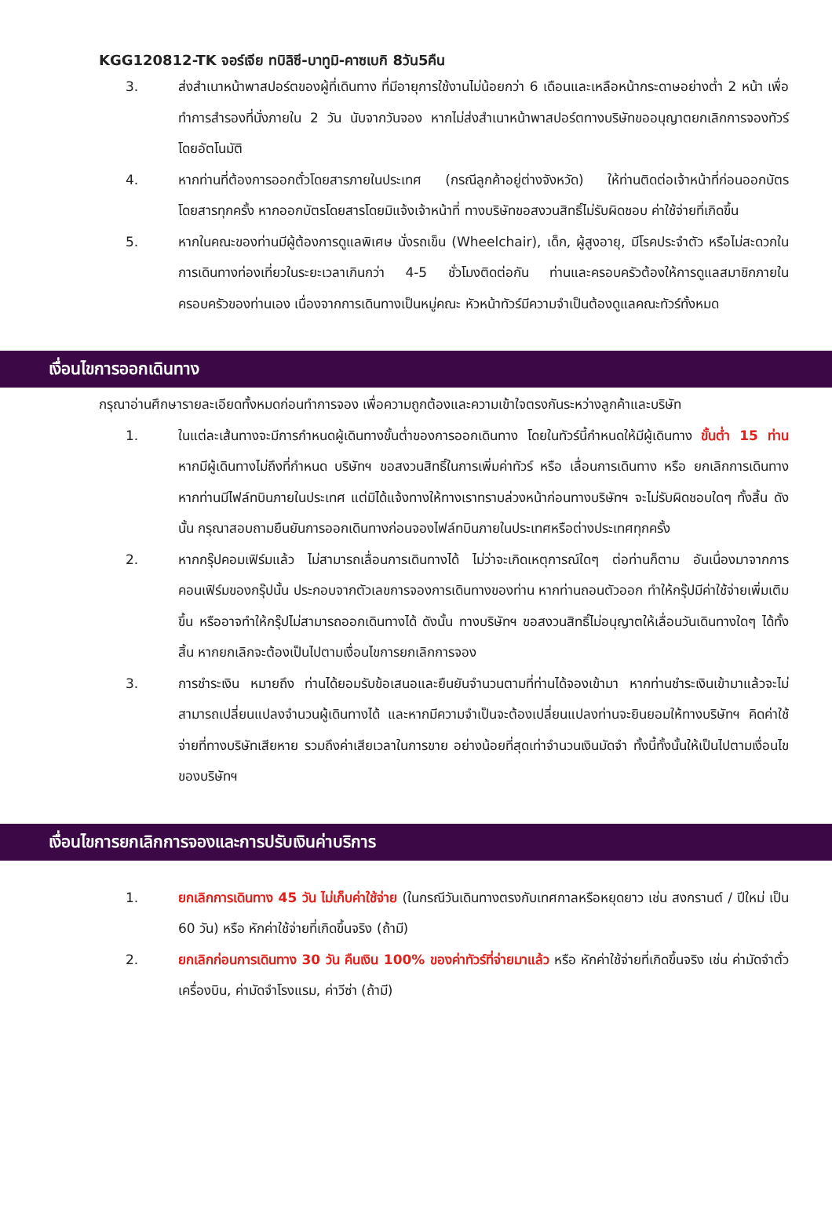KGG120812-TK จอร์เจีย ทบิลิซี-บาทูมิ-คาซเบกิ 8วัน5คืน
3. ส่งสำเนาหน้าพาสปอร์ตของผู้ที่เดินทาง ที่มีอายุการใช้งานไม่น้อยกว่า 6 เดือนและเหลือหน้ากระดาษอย่างต่ำ 2 หน้า เพื่อทำการสำรองที่นั่งภายใน 2 วัน นับจากวันจอง หากไม่ส่งสำเนาหน้าพาสปอร์ตทางบริษัทขออนุญาตยกเลิกการจองทัวร์โดยอัตโนมัติ
4. หากท่านที่ต้องการออกตั๋วโดยสารภายในประเทศ (กรณีลูกค้าอยู่ต่างจังหวัด) ให้ท่านติดต่อเจ้าหน้าที่ก่อนออกบัตรโดยสารทุกครั้ง หากออกบัตรโดยสารโดยมิแจ้งเจ้าหน้าที่ ทางบริษัทขอสงวนสิทธิ์ไม่รับผิดชอบ ค่าใช้จ่ายที่เกิดขึ้น
5. หากในคณะของท่านมีผู้ต้องการดูแลพิเศษ นั่งรถเข็น (Wheelchair), เด็ก, ผู้สูงอายุ, มีโรคประจำตัว หรือไม่สะดวกในการเดินทางท่องเที่ยวในระยะเวลาเกินกว่า 4-5 ชั่วโมงติดต่อกัน ท่านและครอบครัวต้องให้การดูแลสมาชิกภายในครอบครัวของท่านเอง เนื่องจากการเดินทางเป็นหมู่คณะ หัวหน้าทัวร์มีความจำเป็นต้องดูแลคณะทัวร์ทั้งหมด
เงื่อนไขการออกเดินทาง
กรุณาอ่านศึกษารายละเอียดทั้งหมดก่อนทำการจอง เพื่อความถูกต้องและความเข้าใจตรงกันระหว่างลูกค้าและบริษัท
1. ในแต่ละเส้นทางจะมีการกำหนดผู้เดินทางขั้นต่ำของการออกเดินทาง โดยในทัวร์นี้กำหนดให้มีผู้เดินทาง ขั้นต่ำ 15 ท่าน หากมีผู้เดินทางไม่ถึงที่กำหนด บริษัทฯ ขอสงวนสิทธิ์ในการเพิ่มค่าทัวร์ หรือ เลื่อนการเดินทาง หรือ ยกเลิกการเดินทาง หากท่านมีไฟล์ทบินภายในประเทศ แต่มิได้แจ้งทางให้ทางเราทราบล่วงหน้าก่อนทางบริษัทฯ จะไม่รับผิดชอบใดๆ ทั้งสิ้น ดังนั้น กรุณาสอบถามยืนยันการออกเดินทางก่อนจองไฟล์ทบินภายในประเทศหรือต่างประเทศทุกครั้ง
2. หากกรุ๊ปคอมเฟิร์มแล้ว ไม่สามารถเลื่อนการเดินทางได้ ไม่ว่าจะเกิดเหตุการณ์ใดๆ ต่อท่านก็ตาม อันเนื่องมาจากการคอนเฟิร์มของกรุ๊ปนั้น ประกอบจากตัวเลขการจองการเดินทางของท่าน หากท่านถอนตัวออก ทำให้กรุ๊ปมีค่าใช้จ่ายเพิ่มเติมขึ้น หรืออาจทำให้กรุ๊ปไม่สามารถออกเดินทางได้ ดังนั้น ทางบริษัทฯ ขอสงวนสิทธิ์ไม่อนุญาตให้เลื่อนวันเดินทางใดๆ ได้ทั้งสิ้น หากยกเลิกจะต้องเป็นไปตามเงื่อนไขการยกเลิกการจอง
3. การชำระเงิน หมายถึง ท่านได้ยอมรับข้อเสนอและยืนยันจำนวนตามที่ท่านได้จองเข้ามา หากท่านชำระเงินเข้ามาแล้วจะไม่สามารถเปลี่ยนแปลงจำนวนผู้เดินทางได้ และหากมีความจำเป็นจะต้องเปลี่ยนแปลงท่านจะยินยอมให้ทางบริษัทฯ คิดค่าใช้จ่ายที่ทางบริษัทเสียหาย รวมถึงค่าเสียเวลาในการขาย อย่างน้อยที่สุดเท่าจำนวนเงินมัดจำ ทั้งนี้ทั้งนั้นให้เป็นไปตามเงื่อนไขของบริษัทฯ
เงื่อนไขการยกเลิกการจองและการปรับเงินค่าบริการ
1. ยกเลิกการเดินทาง 45 วัน ไม่เก็บค่าใช้จ่าย (ในกรณีวันเดินทางตรงกับเทศกาลหรือหยุดยาว เช่น สงกรานต์ / ปีใหม่ เป็น 60 วัน) หรือ หักค่าใช้จ่ายที่เกิดขึ้นจริง (ถ้ามี)
2. ยกเลิกก่อนการเดินทาง 30 วัน คืนเงิน 100% ของค่าทัวร์ที่จ่ายมาแล้ว หรือ หักค่าใช้จ่ายที่เกิดขึ้นจริง เช่น ค่ามัดจำตั๋วเครื่องบิน, ค่ามัดจำโรงแรม, ค่าวีซ่า (ถ้ามี)